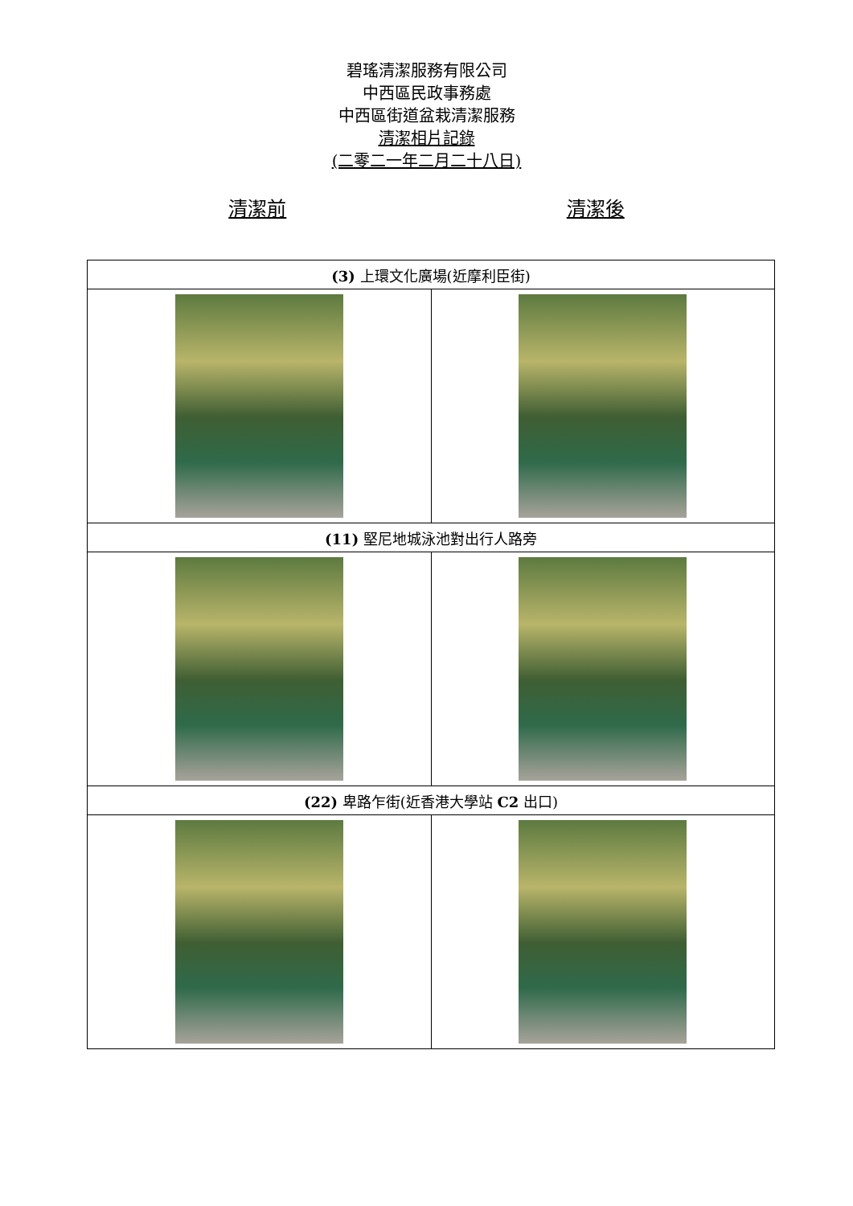碧瑤清潔服務有限公司
中西區民政事務處
中西區街道盆栽清潔服務
清潔相片記錄
(二零二一年二月二十八日)
清潔前 清潔後
| (3) 上環文化廣場(近摩利臣街) | |
| --- | --- |
| (11) 堅尼地城泳池對出行人路旁 | |
| (22) 卑路乍街(近香港大學站 C2 出口) | |